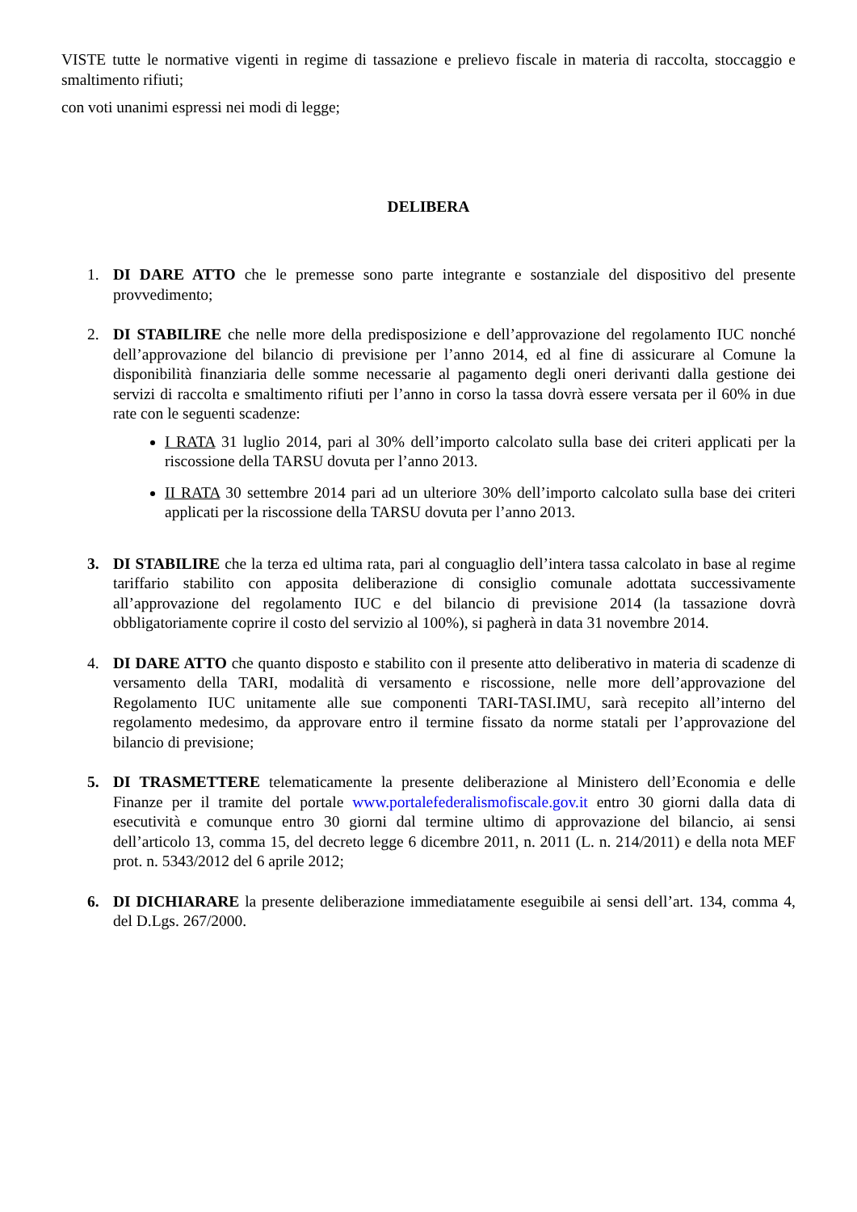VISTE tutte le normative vigenti in regime di tassazione e prelievo fiscale in materia di raccolta, stoccaggio e smaltimento rifiuti;
con voti unanimi espressi nei modi di legge;
DELIBERA
1. DI DARE ATTO che le premesse sono parte integrante e sostanziale del dispositivo del presente provvedimento;
2. DI STABILIRE che nelle more della predisposizione e dell’approvazione del regolamento IUC nonché dell’approvazione del bilancio di previsione per l’anno 2014, ed al fine di assicurare al Comune la disponibilità finanziaria delle somme necessarie al pagamento degli oneri derivanti dalla gestione dei servizi di raccolta e smaltimento rifiuti per l’anno in corso la tassa dovrà essere versata per il 60% in due rate con le seguenti scadenze:
I RATA 31 luglio 2014, pari al 30% dell’importo calcolato sulla base dei criteri applicati per la riscossione della TARSU dovuta per l’anno 2013.
II RATA 30 settembre 2014 pari ad un ulteriore 30% dell’importo calcolato sulla base dei criteri applicati per la riscossione della TARSU dovuta per l’anno 2013.
3. DI STABILIRE che la terza ed ultima rata, pari al conguaglio dell’intera tassa calcolato in base al regime tariffario stabilito con apposita deliberazione di consiglio comunale adottata successivamente all’approvazione del regolamento IUC e del bilancio di previsione 2014 (la tassazione dovrà obbligatoriamente coprire il costo del servizio al 100%), si pagherà in data 31 novembre 2014.
4. DI DARE ATTO che quanto disposto e stabilito con il presente atto deliberativo in materia di scadenze di versamento della TARI, modalità di versamento e riscossione, nelle more dell’approvazione del Regolamento IUC unitamente alle sue componenti TARI-TASI.IMU, sarà recepito all’interno del regolamento medesimo, da approvare entro il termine fissato da norme statali per l’approvazione del bilancio di previsione;
5. DI TRASMETTERE telematicamente la presente deliberazione al Ministero dell’Economia e delle Finanze per il tramite del portale www.portalefederalismofiscale.gov.it entro 30 giorni dalla data di esecutività e comunque entro 30 giorni dal termine ultimo di approvazione del bilancio, ai sensi dell’articolo 13, comma 15, del decreto legge 6 dicembre 2011, n. 2011 (L. n. 214/2011) e della nota MEF prot. n. 5343/2012 del 6 aprile 2012;
6. DI DICHIARARE la presente deliberazione immediatamente eseguibile ai sensi dell’art. 134, comma 4, del D.Lgs. 267/2000.